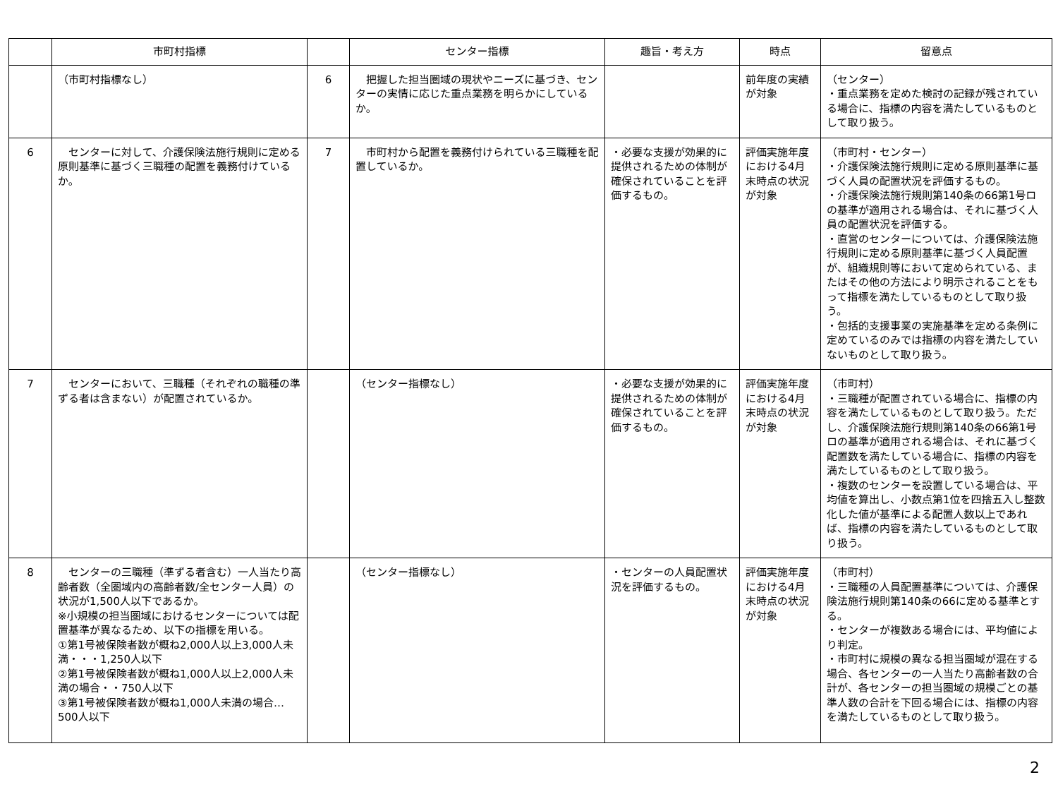| | 市町村指標 | | センター指標 | 趣旨・考え方 | 時点 | 留意点 |
| --- | --- | --- | --- | --- | --- | --- |
| | （市町村指標なし） | 6 | 把握した担当圏域の現状やニーズに基づき、センターの実情に応じた重点業務を明らかにしているか。 | | 前年度の実績が対象 | （センター） ・重点業務を定めた検討の記録が残されている場合に、指標の内容を満たしているものとして取り扱う。 |
| 6 | センターに対して、介護保険法施行規則に定める原則基準に基づく三職種の配置を義務付けているか。 | 7 | 市町村から配置を義務付けられている三職種を配置しているか。 | ・必要な支援が効果的に提供されるための体制が確保されていることを評価するもの。 | 評価実施年度における4月末時点の状況が対象 | （市町村・センター） ・介護保険法施行規則に定める原則基準に基づく人員の配置状況を評価するもの。 ・介護保険法施行規則第140条の66第1号ロの基準が適用される場合は、それに基づく人員の配置状況を評価する。 ・直営のセンターについては、介護保険法施行規則に定める原則基準に基づく人員配置が、組織規則等において定められている、またはその他の方法により明示されることをもって指標を満たしているものとして取り扱う。 ・包括的支援事業の実施基準を定める条例に定めているのみでは指標の内容を満たしていないものとして取り扱う。 |
| 7 | センターにおいて、三職種（それぞれの職種の準ずる者は含まない）が配置されているか。 | | （センター指標なし） | ・必要な支援が効果的に提供されるための体制が確保されていることを評価するもの。 | 評価実施年度における4月末時点の状況が対象 | （市町村） ・三職種が配置されている場合に、指標の内容を満たしているものとして取り扱う。ただし、介護保険法施行規則第140条の66第1号ロの基準が適用される場合は、それに基づく配置数を満たしている場合に、指標の内容を満たしているものとして取り扱う。 ・複数のセンターを設置している場合は、平均値を算出し、小数点第1位を四捨五入し整数化した値が基準による配置人数以上であれば、指標の内容を満たしているものとして取り扱う。 |
| 8 | センターの三職種（準ずる者含む）一人当たり高齢者数（全圏域内の高齢者数/全センター人員）の状況が1,500人以下であるか。 ※小規模の担当圏域におけるセンターについては配置基準が異なるため、以下の指標を用いる。 ①第1号被保険者数が概ね2,000人以上3,000人未満・・・1,250人以下 ②第1号被保険者数が概ね1,000人以上2,000人未満の場合・・750人以下 ③第1号被保険者数が概ね1,000人未満の場合…500人以下 | | （センター指標なし） | ・センターの人員配置状況を評価するもの。 | 評価実施年度における4月末時点の状況が対象 | （市町村） ・三職種の人員配置基準については、介護保険法施行規則第140条の66に定める基準とする。 ・センターが複数ある場合には、平均値により判定。 ・市町村に規模の異なる担当圏域が混在する場合、各センターの一人当たり高齢者数の合計が、各センターの担当圏域の規模ごとの基準人数の合計を下回る場合には、指標の内容を満たしているものとして取り扱う。 |
2